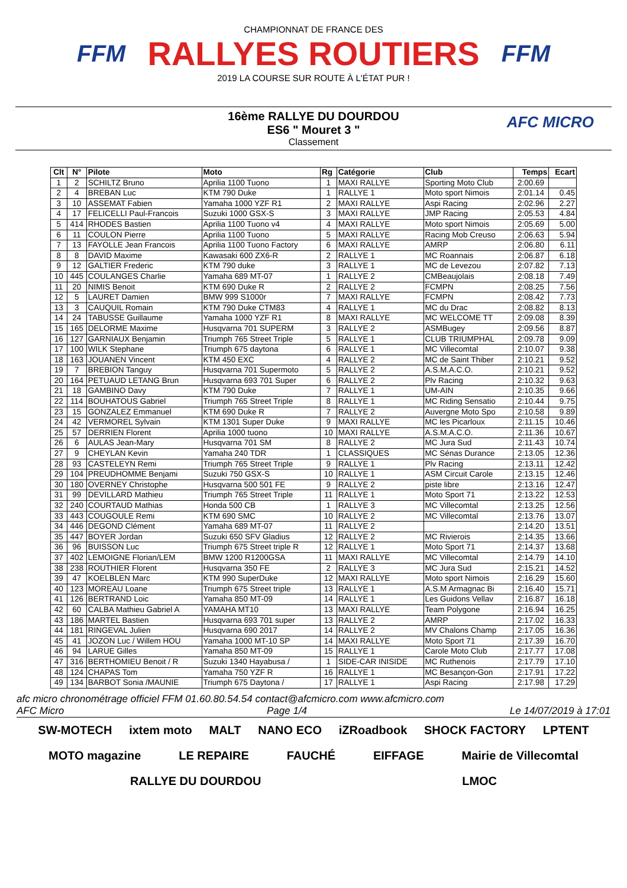FFM
CHAMPIONNAT DE FRANCE DES
RALLYES ROUTIERS
2019 LA COURSE SUR ROUTE À L'ÉTAT PUR !
FFM
16ème RALLYE DU DOURDOU
ES6 " Mouret 3 "
Classement
AFC MICRO
| Clt | N° | Pilote | Moto | Rg | Catégorie | Club | Temps | Ecart |
| --- | --- | --- | --- | --- | --- | --- | --- | --- |
| 1 | 2 | SCHILTZ Bruno | Aprilia 1100 Tuono | 1 | MAXI RALLYE | Sporting Moto Club | 2:00.69 | |
| 2 | 4 | BREBAN Luc | KTM 790 Duke | 1 | RALLYE 1 | Moto sport Nimois | 2:01.14 | 0.45 |
| 3 | 10 | ASSEMAT Fabien | Yamaha 1000 YZF R1 | 2 | MAXI RALLYE | Aspi Racing | 2:02.96 | 2.27 |
| 4 | 17 | FELICELLI Paul-Francois | Suzuki 1000 GSX-S | 3 | MAXI RALLYE | JMP Racing | 2:05.53 | 4.84 |
| 5 | 414 | RHODES Bastien | Aprilia 1100 Tuono v4 | 4 | MAXI RALLYE | Moto sport Nimois | 2:05.69 | 5.00 |
| 6 | 11 | COULON Pierre | Aprilia 1100 Tuono | 5 | MAXI RALLYE | Racing Mob Creuso | 2:06.63 | 5.94 |
| 7 | 13 | FAYOLLE Jean Francois | Aprilia 1100 Tuono Factory | 6 | MAXI RALLYE | AMRP | 2:06.80 | 6.11 |
| 8 | 8 | DAVID Maxime | Kawasaki 600 ZX6-R | 2 | RALLYE 1 | MC Roannais | 2:06.87 | 6.18 |
| 9 | 12 | GALTIER Frederic | KTM 790 duke | 3 | RALLYE 1 | MC de Levezou | 2:07.82 | 7.13 |
| 10 | 445 | COULANGES Charlie | Yamaha 689 MT-07 | 1 | RALLYE 2 | CMBeaujolais | 2:08.18 | 7.49 |
| 11 | 20 | NIMIS Benoit | KTM 690 Duke R | 2 | RALLYE 2 | FCMPN | 2:08.25 | 7.56 |
| 12 | 5 | LAURET Damien | BMW 999 S1000r | 7 | MAXI RALLYE | FCMPN | 2:08.42 | 7.73 |
| 13 | 3 | CAUQUIL Romain | KTM 790 Duke CTM83 | 4 | RALLYE 1 | MC du Drac | 2:08.82 | 8.13 |
| 14 | 24 | TABUSSE Guillaume | Yamaha 1000 YZF R1 | 8 | MAXI RALLYE | MC WELCOME TT | 2:09.08 | 8.39 |
| 15 | 165 | DELORME Maxime | Husqvarna 701 SUPERM | 3 | RALLYE 2 | ASMBugey | 2:09.56 | 8.87 |
| 16 | 127 | GARNIAUX Benjamin | Triumph 765 Street Triple | 5 | RALLYE 1 | CLUB TRIUMPHAL | 2:09.78 | 9.09 |
| 17 | 100 | WILK Stephane | Triumph 675 daytona | 6 | RALLYE 1 | MC Villecomtal | 2:10.07 | 9.38 |
| 18 | 163 | JOUANEN Vincent | KTM 450 EXC | 4 | RALLYE 2 | MC de Saint Thiber | 2:10.21 | 9.52 |
| 19 | 7 | BREBION Tanguy | Husqvarna 701 Supermoto | 5 | RALLYE 2 | A.S.M.A.C.O. | 2:10.21 | 9.52 |
| 20 | 164 | PETUAUD LETANG Brun | Husqvarna 693 701 Super | 6 | RALLYE 2 | Plv Racing | 2:10.32 | 9.63 |
| 21 | 18 | GAMBINO Davy | KTM 790 Duke | 7 | RALLYE 1 | UM-AIN | 2:10.35 | 9.66 |
| 22 | 114 | BOUHATOUS Gabriel | Triumph 765 Street Triple | 8 | RALLYE 1 | MC Riding Sensatio | 2:10.44 | 9.75 |
| 23 | 15 | GONZALEZ Emmanuel | KTM 690 Duke R | 7 | RALLYE 2 | Auvergne Moto Spo | 2:10.58 | 9.89 |
| 24 | 42 | VERMOREL Sylvain | KTM 1301 Super Duke | 9 | MAXI RALLYE | MC les Picarloux | 2:11.15 | 10.46 |
| 25 | 57 | DERRIEN Florent | Aprilia 1000 tuono | 10 | MAXI RALLYE | A.S.M.A.C.O. | 2:11.36 | 10.67 |
| 26 | 6 | AULAS Jean-Mary | Husqvarna 701 SM | 8 | RALLYE 2 | MC Jura Sud | 2:11.43 | 10.74 |
| 27 | 9 | CHEYLAN Kevin | Yamaha 240 TDR | 1 | CLASSIQUES | MC Sénas Durance | 2:13.05 | 12.36 |
| 28 | 93 | CASTELEYN Remi | Triumph 765 Street Triple | 9 | RALLYE 1 | Plv Racing | 2:13.11 | 12.42 |
| 29 | 104 | PREUDHOMME Benjami | Suzuki 750 GSX-S | 10 | RALLYE 1 | ASM Circuit Carole | 2:13.15 | 12.46 |
| 30 | 180 | OVERNEY Christophe | Husqvarna 500 501 FE | 9 | RALLYE 2 | piste libre | 2:13.16 | 12.47 |
| 31 | 99 | DEVILLARD Mathieu | Triumph 765 Street Triple | 11 | RALLYE 1 | Moto Sport 71 | 2:13.22 | 12.53 |
| 32 | 240 | COURTAUD Mathias | Honda 500 CB | 1 | RALLYE 3 | MC Villecomtal | 2:13.25 | 12.56 |
| 33 | 443 | COUGOULE Remi | KTM 690 SMC | 10 | RALLYE 2 | MC Villecomtal | 2:13.76 | 13.07 |
| 34 | 446 | DEGOND Clément | Yamaha 689 MT-07 | 11 | RALLYE 2 | | 2:14.20 | 13.51 |
| 35 | 447 | BOYER Jordan | Suzuki 650 SFV Gladius | 12 | RALLYE 2 | MC Rivierois | 2:14.35 | 13.66 |
| 36 | 96 | BUISSON Luc | Triumph 675 Street triple R | 12 | RALLYE 1 | Moto Sport 71 | 2:14.37 | 13.68 |
| 37 | 402 | LEMOIGNE Florian/LEM | BMW 1200 R1200GSA | 11 | MAXI RALLYE | MC Villecomtal | 2:14.79 | 14.10 |
| 38 | 238 | ROUTHIER Florent | Husqvarna 350 FE | 2 | RALLYE 3 | MC Jura Sud | 2:15.21 | 14.52 |
| 39 | 47 | KOELBLEN Marc | KTM 990 SuperDuke | 12 | MAXI RALLYE | Moto sport Nimois | 2:16.29 | 15.60 |
| 40 | 123 | MOREAU Loane | Triumph 675 Street triple | 13 | RALLYE 1 | A.S.M Armagnac Bi | 2:16.40 | 15.71 |
| 41 | 126 | BERTRAND Loic | Yamaha 850 MT-09 | 14 | RALLYE 1 | Les Guidons Vellav | 2:16.87 | 16.18 |
| 42 | 60 | CALBA Mathieu Gabriel A | YAMAHA MT10 | 13 | MAXI RALLYE | Team Polygone | 2:16.94 | 16.25 |
| 43 | 186 | MARTEL Bastien | Husqvarna 693 701 super | 13 | RALLYE 2 | AMRP | 2:17.02 | 16.33 |
| 44 | 181 | RINGEVAL Julien | Husqvarna 690 2017 | 14 | RALLYE 2 | MV Chalons Champ | 2:17.05 | 16.36 |
| 45 | 41 | JOZON Luc / Willem HOU | Yamaha 1000 MT-10 SP | 14 | MAXI RALLYE | Moto Sport 71 | 2:17.39 | 16.70 |
| 46 | 94 | LARUE Gilles | Yamaha 850 MT-09 | 15 | RALLYE 1 | Carole Moto Club | 2:17.77 | 17.08 |
| 47 | 316 | BERTHOMIEU Benoit / R | Suzuki 1340 Hayabusa / | 1 | SIDE-CAR INISIDE | MC Ruthenois | 2:17.79 | 17.10 |
| 48 | 124 | CHAPAS Tom | Yamaha 750 YZF R | 16 | RALLYE 1 | MC Besançon-Gon | 2:17.91 | 17.22 |
| 49 | 134 | BARBOT Sonia /MAUNIE | Triumph 675 Daytona / | 17 | RALLYE 1 | Aspi Racing | 2:17.98 | 17.29 |
afc micro chronométrage officiel FFM 01.60.80.54.54 contact@afcmicro.com www.afcmicro.com
AFC Micro Page 1/4 Le 14/07/2019 à 17:01
SW-MOTECH ixtem moto MALT NANO ECO iZRoadbook SHOCK FACTORY LPTENT MOTO magazine LE REPAIRE FAUCHÉ EIFFAGE Mairie de Villecomtal RALLYE DU DOURDOU LMOC